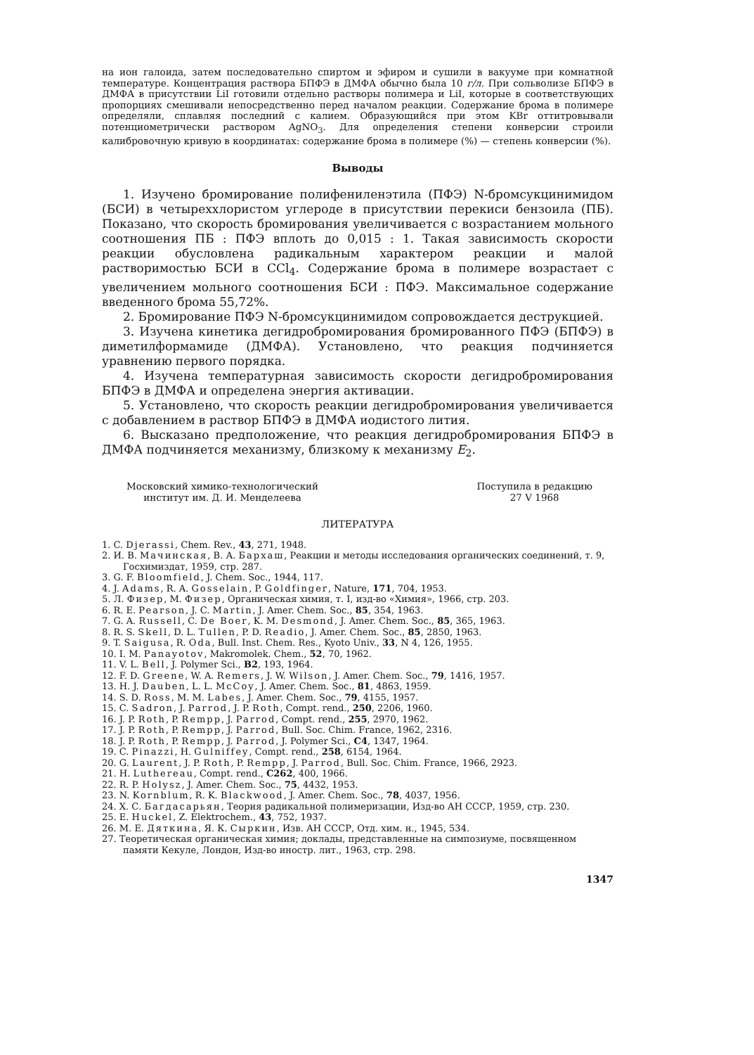на ион галоида, затем последовательно спиртом и эфиром и сушили в вакууме при комнатной температуре. Концентрация раствора БПФЭ в ДМФА обычно была 10 г/л. При сольволизе БПФЭ в ДМФА в присутствии LiI готовили отдельно растворы полимера и LiI, которые в соответствующих пропорциях смешивали непосредственно перед началом реакции. Содержание брома в полимере определяли, сплавляя последний с калием. Образующийся при этом KBr оттитровывали потенциометрически раствором AgNO<sub>3</sub>. Для определения степени конверсии строили калибровочную кривую в координатах: содержание брома в полимере (%) — степень конверсии (%).
Выводы
1. Изучено бромирование полифениленэтила (ПФЭ) N-бромсукцинимидом (БСИ) в четыреххлористом углероде в присутствии перекиси бензоила (ПБ). Показано, что скорость бромирования увеличивается с возрастанием мольного соотношения ПБ : ПФЭ вплоть до 0,015 : 1. Такая зависимость скорости реакции обусловлена радикальным характером реакции и малой растворимостью БСИ в CCl<sub>4</sub>. Содержание брома в полимере возрастает с увеличением мольного соотношения БСИ : ПФЭ. Максимальное содержание введенного брома 55,72%.
2. Бромирование ПФЭ N-бромсукцинимидом сопровождается деструкцией.
3. Изучена кинетика дегидробромирования бромированного ПФЭ (БПФЭ) в диметилформамиде (ДМФА). Установлено, что реакция подчиняется уравнению первого порядка.
4. Изучена температурная зависимость скорости дегидробромирования БПФЭ в ДМФА и определена энергия активации.
5. Установлено, что скорость реакции дегидробромирования увеличивается с добавлением в раствор БПФЭ в ДМФА иодистого лития.
6. Высказано предположение, что реакция дегидробромирования БПФЭ в ДМФА подчиняется механизму, близкому к механизму E<sub>2</sub>.
Московский химико-технологический
институт им. Д. И. Менделеева
Поступила в редакцию
27 V 1968
ЛИТЕРАТУРА
1. C. Djerassi, Chem. Rev., 43, 271, 1948.
2. И. В. Мачинская, В. А. Бархаш, Реакции и методы исследования органических соединений, т. 9, Госхимиздат, 1959, стр. 287.
3. G. F. Bloomfield, J. Chem. Soc., 1944, 117.
4. J. Adams, R. A. Gosselain, P. Goldfinger, Nature, 171, 704, 1953.
5. Л. Физер, М. Физер, Органическая химия, т. I, изд-во «Химия», 1966, стр. 203.
6. R. E. Pearson, J. C. Martin, J. Amer. Chem. Soc., 85, 354, 1963.
7. G. A. Russell, C. De Boer, K. M. Desmond, J. Amer. Chem. Soc., 85, 365, 1963.
8. R. S. Skell, D. L. Tullen, P. D. Readio, J. Amer. Chem. Soc., 85, 2850, 1963.
9. T. Saigusa, R. Oda, Bull. Inst. Chem. Res., Kyoto Univ., 33, N 4, 126, 1955.
10. I. M. Panayotov, Makromolek. Chem., 52, 70, 1962.
11. V. L. Bell, J. Polymer Sci., B2, 193, 1964.
12. F. D. Greene, W. A. Remers, J. W. Wilson, J. Amer. Chem. Soc., 79, 1416, 1957.
13. H. J. Dauben, L. L. McCoy, J. Amer. Chem. Soc., 81, 4863, 1959.
14. S. D. Ross, M. M. Labes, J. Amer. Chem. Soc., 79, 4155, 1957.
15. C. Sadron, J. Parrod, J. P. Roth, Compt. rend., 250, 2206, 1960.
16. J. P. Roth, P. Rempp, J. Parrod, Compt. rend., 255, 2970, 1962.
17. J. P. Roth, P. Rempp, J. Parrod, Bull. Soc. Chim. France, 1962, 2316.
18. J. P. Roth, P. Rempp, J. Parrod, J. Polymer Sci., C4, 1347, 1964.
19. C. Pinazzi, H. Gulniffey, Compt. rend., 258, 6154, 1964.
20. G. Laurent, J. P. Roth, P. Rempp, J. Parrod, Bull. Soc. Chim. France, 1966, 2923.
21. H. Luthereau, Compt. rend., C262, 400, 1966.
22. R. P. Holysz, J. Amer. Chem. Soc., 75, 4432, 1953.
23. N. Kornblum, R. K. Blackwood, J. Amer. Chem. Soc., 78, 4037, 1956.
24. Х. С. Багдасарьян, Теория радикальной полимеризации, Изд-во АН СССР, 1959, стр. 230.
25. E. Huckel, Z. Elektrochem., 43, 752, 1937.
26. М. Е. Дяткина, Я. К. Сыркин, Изв. АН СССР, Отд. хим. н., 1945, 534.
27. Теоретическая органическая химия; доклады, представленные на симпозиуме, посвященном памяти Кекуле, Лондон, Изд-во иностр. лит., 1963, стр. 298.
1347